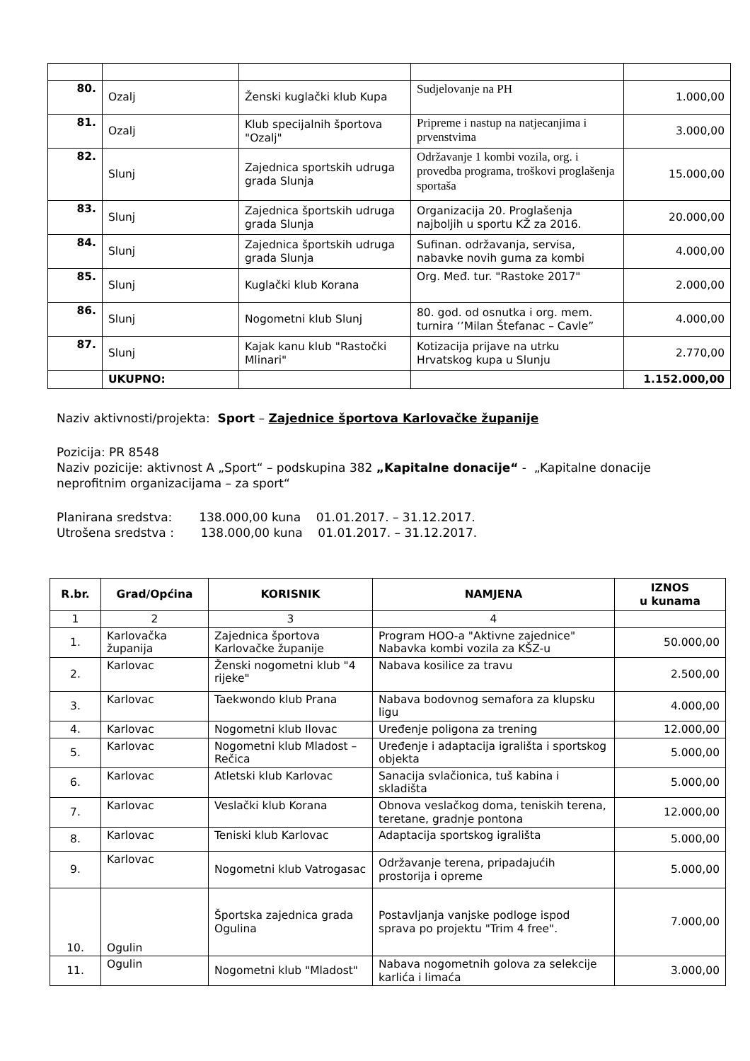| 80. | Ozalj | Ženski kuglački klub Kupa | Sudjelovanje na PH | 1.000,00 |
| 81. | Ozalj | Klub specijalnih športova "Ozalj" | Pripreme i nastup na natjecanjima i prvenstvima | 3.000,00 |
| 82. | Slunj | Zajednica sportskih udruga grada Slunja | Održavanje 1 kombi vozila, org. i provedba programa, troškovi proglašenja sportaša | 15.000,00 |
| 83. | Slunj | Zajednica športskih udruga grada Slunja | Organizacija 20. Proglašenja najboljih u sportu KŽ za 2016. | 20.000,00 |
| 84. | Slunj | Zajednica športskih udruga grada Slunja | Sufinan. održavanja, servisa, nabavke novih guma za kombi | 4.000,00 |
| 85. | Slunj | Kuglački klub Korana | Org. Međ. tur. "Rastoke 2017" | 2.000,00 |
| 86. | Slunj | Nogometni klub Slunj | 80. god. od osnutka i org. mem. turnira ‘’Milan Štefanac – Cavle” | 4.000,00 |
| 87. | Slunj | Kajak kanu klub "Rastočki Mlinari" | Kotizacija prijave na utrku Hrvatskog kupa u Slunju | 2.770,00 |
| | UKUPNO: | | | 1.152.000,00 |
Naziv aktivnosti/projekta: Sport – Zajednice športova Karlovačke županije
Pozicija: PR 8548
Naziv pozicije: aktivnost A „Sport“ – podskupina 382 „Kapitalne donacije“ - „Kapitalne donacije neprofitnim organizacijama – za sport“
Planirana sredstva: 138.000,00 kuna 01.01.2017. – 31.12.2017.
Utrošena sredstva : 138.000,00 kuna 01.01.2017. – 31.12.2017.
| R.br. | Grad/Općina | KORISNIK | NAMJENA | IZNOS u kunama |
| --- | --- | --- | --- | --- |
| 1 | 2 | 3 | 4 | |
| 1. | Karlovačka županija | Zajednica športova Karlovačke županije | Program HOO-a "Aktivne zajednice" Nabavka kombi vozila za KŠZ-u | 50.000,00 |
| 2. | Karlovac | Ženski nogometni klub "4 rijeke" | Nabava kosilice za travu | 2.500,00 |
| 3. | Karlovac | Taekwondo klub Prana | Nabava bodovnog semafora za klupsku ligu | 4.000,00 |
| 4. | Karlovac | Nogometni klub Ilovac | Uređenje poligona za trening | 12.000,00 |
| 5. | Karlovac | Nogometni klub Mladost – Rečica | Uređenje i adaptacija igrališta i sportskog objekta | 5.000,00 |
| 6. | Karlovac | Atletski klub Karlovac | Sanacija svlačionica, tuš kabina i skladišta | 5.000,00 |
| 7. | Karlovac | Veslački klub Korana | Obnova veslačkog doma, teniskih terena, teretane, gradnje pontona | 12.000,00 |
| 8. | Karlovac | Teniski klub Karlovac | Adaptacija sportskog igrališta | 5.000,00 |
| 9. | Karlovac | Nogometni klub Vatrogasac | Održavanje terena, pripadajućih prostorija i opreme | 5.000,00 |
| 10. | Ogulin | Športska zajednica grada Ogulina | Postavljanja vanjske podloge ispod sprava po projektu "Trim 4 free". | 7.000,00 |
| 11. | Ogulin | Nogometni klub "Mladost" | Nabava nogometnih golova za selekcije karlića i limaća | 3.000,00 |